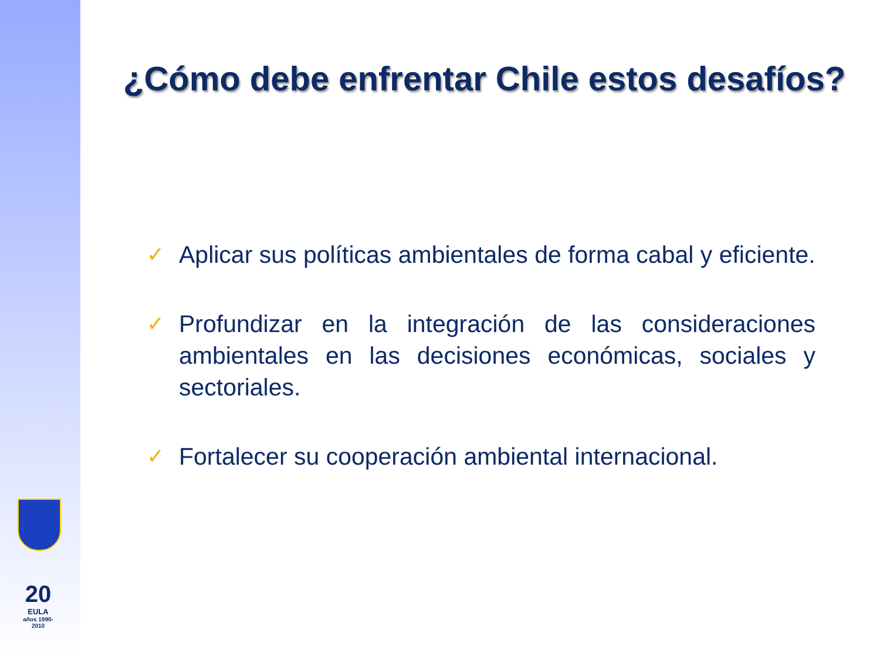20
EULA
años 1990-2010
¿Cómo debe enfrentar Chile estos desafíos?
✓ Aplicar sus políticas ambientales de forma cabal y eficiente.
✓ Profundizar en la integración de las consideraciones ambientales en las decisiones económicas, sociales y sectoriales.
✓ Fortalecer su cooperación ambiental internacional.